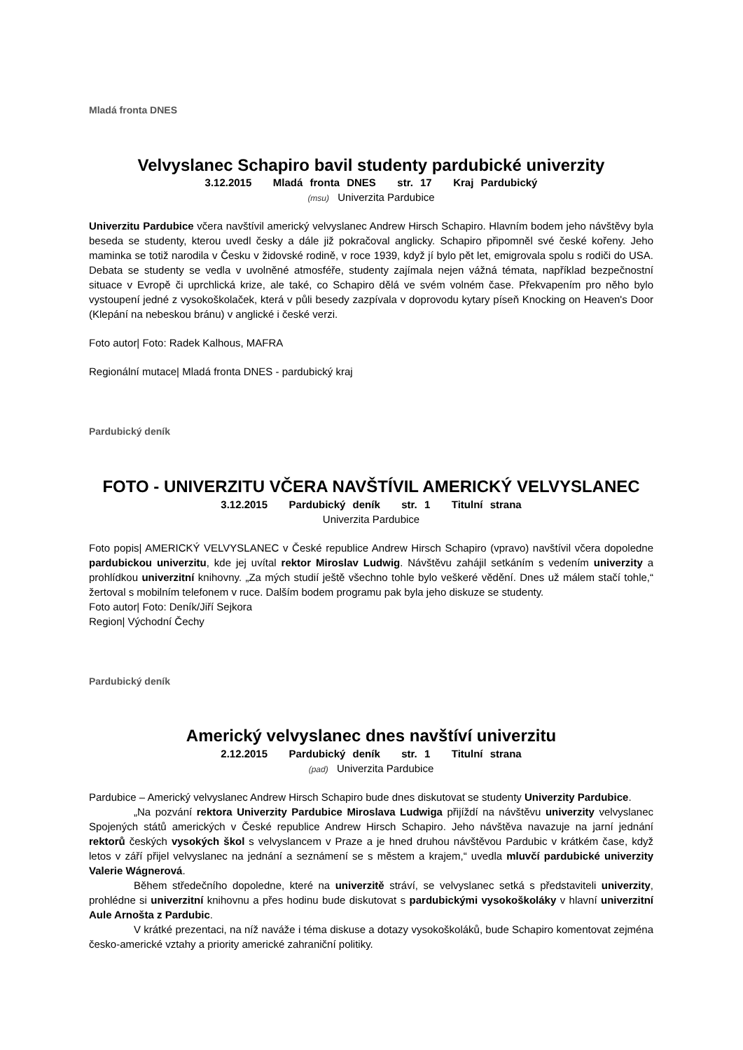Mladá fronta DNES
Velvyslanec Schapiro bavil studenty pardubické univerzity
3.12.2015 Mladá fronta DNES str. 17 Kraj Pardubický
(msu) Univerzita Pardubice
Univerzitu Pardubice včera navštívil americký velvyslanec Andrew Hirsch Schapiro. Hlavním bodem jeho návštěvy byla beseda se studenty, kterou uvedl česky a dále již pokračoval anglicky. Schapiro připomněl své české kořeny. Jeho maminka se totiž narodila v Česku v židovské rodině, v roce 1939, když jí bylo pět let, emigrovala spolu s rodiči do USA. Debata se studenty se vedla v uvolněné atmosféře, studenty zajímala nejen vážná témata, například bezpečnostní situace v Evropě či uprchlická krize, ale také, co Schapiro dělá ve svém volném čase. Překvapením pro něho bylo vystoupení jedné z vysokoškolaček, která v půli besedy zazpívala v doprovodu kytary píseň Knocking on Heaven's Door (Klepání na nebeskou bránu) v anglické i české verzi.
Foto autor| Foto: Radek Kalhous, MAFRA
Regionální mutace| Mladá fronta DNES - pardubický kraj
Pardubický deník
FOTO - UNIVERZITU VČERA NAVŠTÍVIL AMERICKÝ VELVYSLANEC
3.12.2015 Pardubický deník str. 1 Titulní strana
Univerzita Pardubice
Foto popis| AMERICKÝ VELVYSLANEC v České republice Andrew Hirsch Schapiro (vpravo) navštívil včera dopoledne pardubickou univerzitu, kde jej uvítal rektor Miroslav Ludwig. Návštěvu zahájil setkáním s vedením univerzity a prohlídkou univerzitní knihovny. „Za mých studií ještě všechno tohle bylo veškeré vědění. Dnes už málem stačí tohle,“ žertoval s mobilním telefonem v ruce. Dalším bodem programu pak byla jeho diskuze se studenty.
Foto autor| Foto: Deník/Jiří Sejkora
Region| Východní Čechy
Pardubický deník
Americký velvyslanec dnes navštíví univerzitu
2.12.2015 Pardubický deník str. 1 Titulní strana
(pad) Univerzita Pardubice
Pardubice – Americký velvyslanec Andrew Hirsch Schapiro bude dnes diskutovat se studenty Univerzity Pardubice.
„Na pozvání rektora Univerzity Pardubice Miroslava Ludwiga přijíždí na návštěvu univerzity velvyslanec Spojených států amerických v České republice Andrew Hirsch Schapiro. Jeho návštěva navazuje na jarní jednání rektorů českých vysokých škol s velvyslancem v Praze a je hned druhou návštěvou Pardubic v krátkém čase, když letos v září přijel velvyslanec na jednání a seznámení se s městem a krajem,“ uvedla mluvčí pardubické univerzity Valerie Wágnerová.
Během středečního dopoledne, které na univerzitě stráví, se velvyslanec setká s představiteli univerzity, prohlédne si univerzitní knihovnu a přes hodinu bude diskutovat s pardubickými vysokoškoláky v hlavní univerzitní Aule Arnošta z Pardubic.
V krátké prezentaci, na níž naváže i téma diskuse a dotazy vysokoškoláků, bude Schapiro komentovat zejména česko-americké vztahy a priority americké zahraniční politiky.